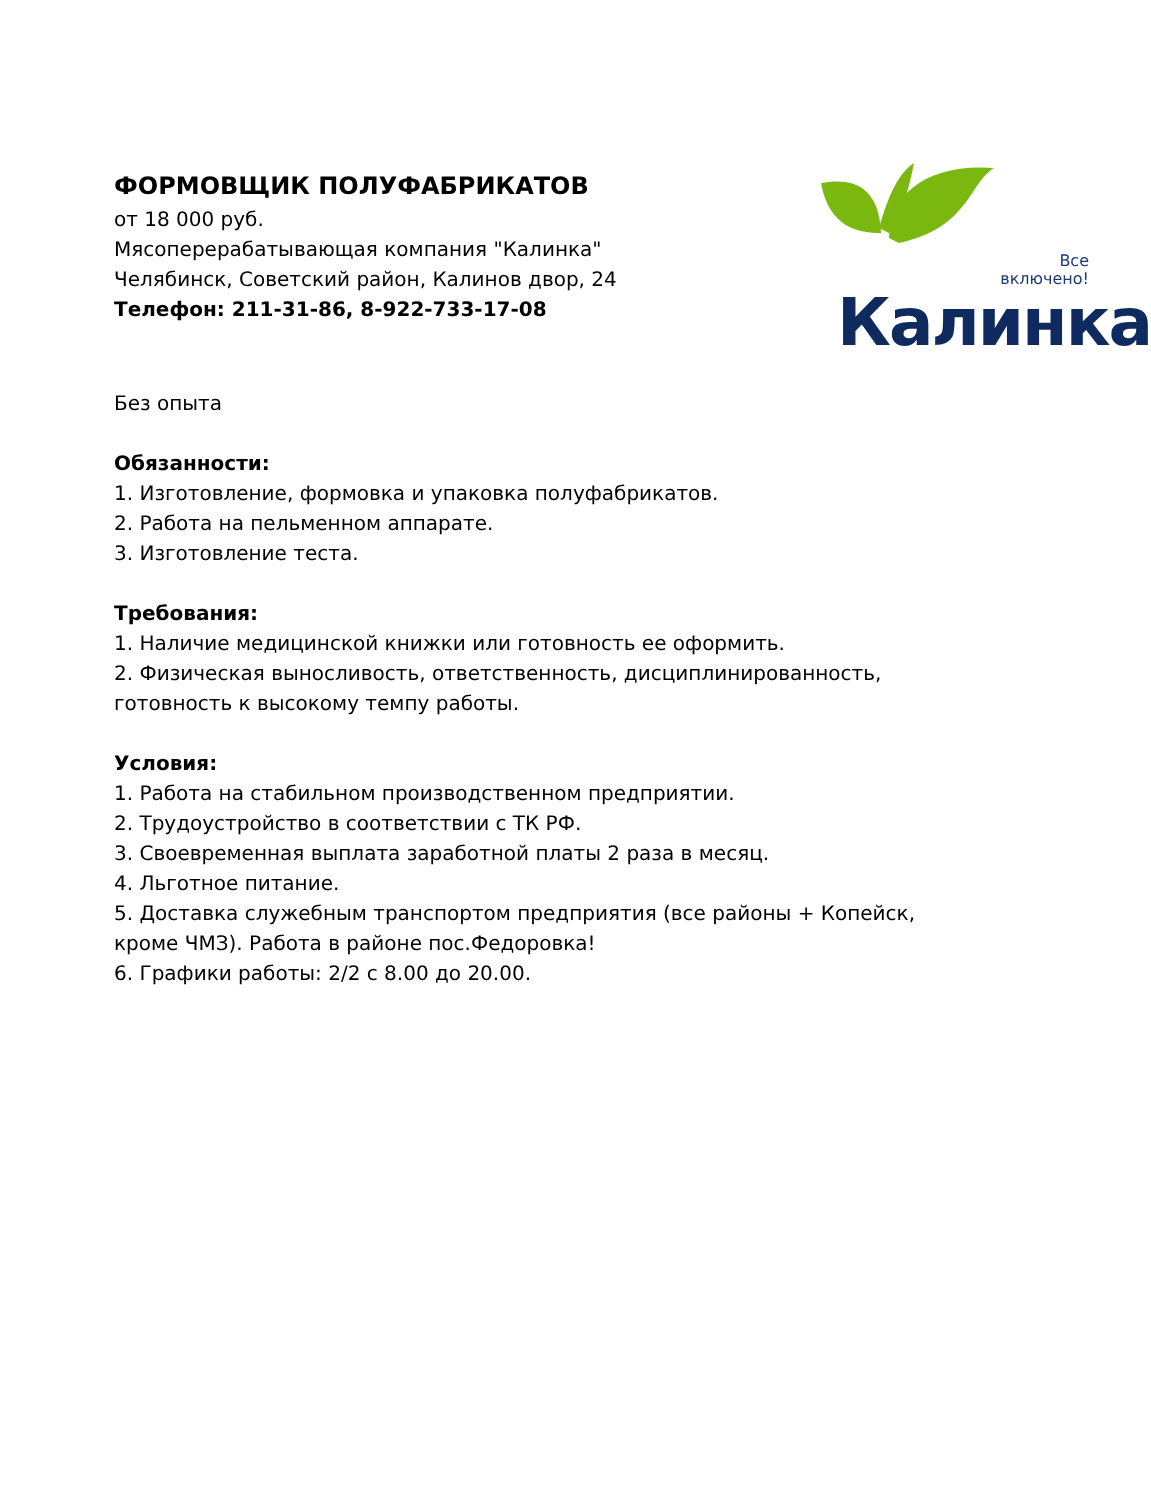ФОРМОВЩИК ПОЛУФАБРИКАТОВ
от 18 000 руб.
Мясоперерабатывающая компания "Калинка"
Челябинск, Советский район, Калинов двор, 24
Телефон: 211-31-86, 8-922-733-17-08
Все
включено!
Калинка
Без опыта
Обязанности:
1. Изготовление, формовка и упаковка полуфабрикатов.
2. Работа на пельменном аппарате.
3. Изготовление теста.
Требования:
1. Наличие медицинской книжки или готовность ее оформить.
2. Физическая выносливость, ответственность, дисциплинированность, готовность к высокому темпу работы.
Условия:
1. Работа на стабильном производственном предприятии.
2. Трудоустройство в соответствии с ТК РФ.
3. Своевременная выплата заработной платы 2 раза в месяц.
4. Льготное питание.
5. Доставка служебным транспортом предприятия (все районы + Копейск, кроме ЧМЗ). Работа в районе пос.Федоровка!
6. Графики работы: 2/2 с 8.00 до 20.00.